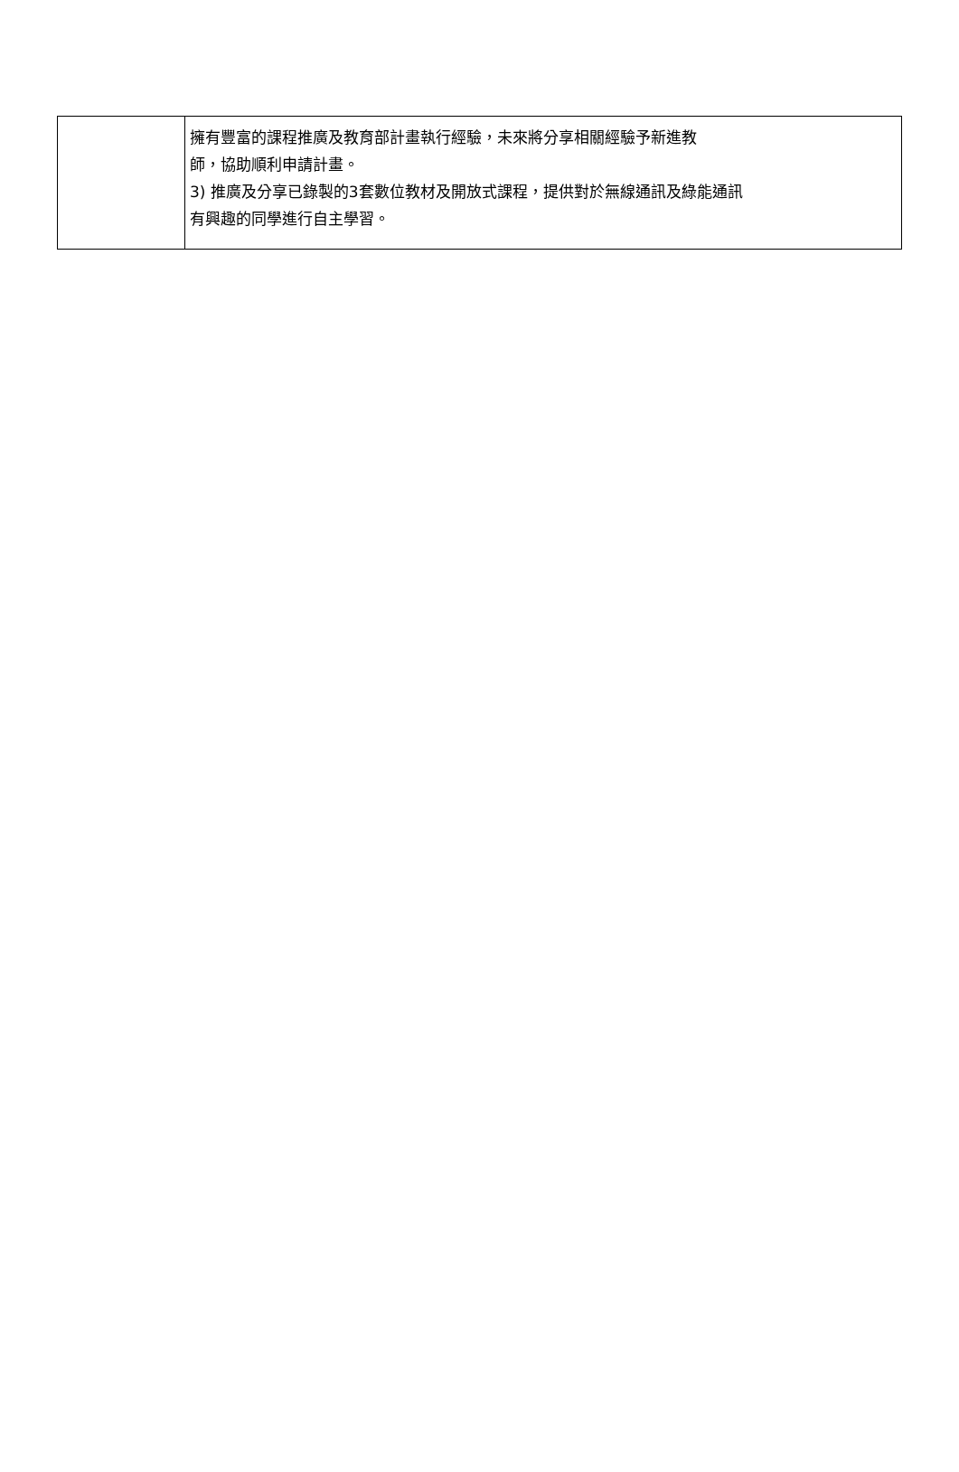| | 擁有豐富的課程推廣及教育部計畫執行經驗，未來將分享相關經驗予新進教 師，協助順利申請計畫。 3) 推廣及分享已錄製的3套數位教材及開放式課程，提供對於無線通訊及綠能通訊 有興趣的同學進行自主學習。 |